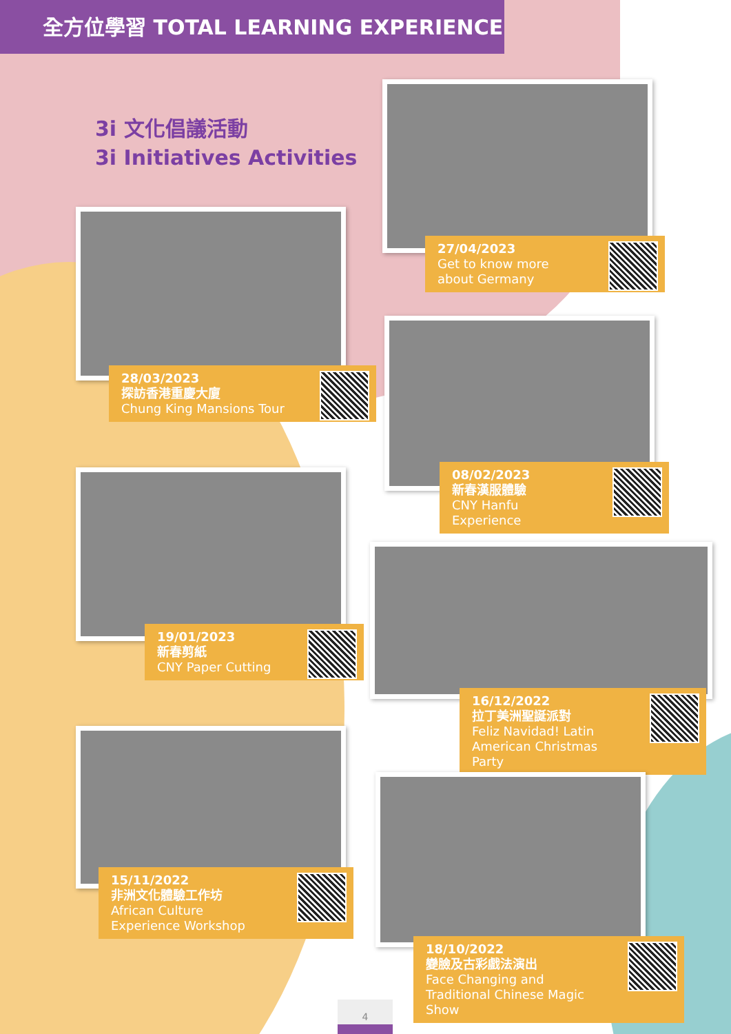全方位學習 TOTAL LEARNING EXPERIENCE
3i 文化倡議活動
3i Initiatives Activities
27/04/2023
Get to know more about Germany
28/03/2023
探訪香港重慶大廈
Chung King Mansions Tour
08/02/2023
新春漢服體驗
CNY Hanfu Experience
19/01/2023
新春剪紙
CNY Paper Cutting
16/12/2022
拉丁美洲聖誕派對
Feliz Navidad! Latin American Christmas Party
15/11/2022
非洲文化體驗工作坊
African Culture Experience Workshop
18/10/2022
變臉及古彩戲法演出
Face Changing and Traditional Chinese Magic Show
4